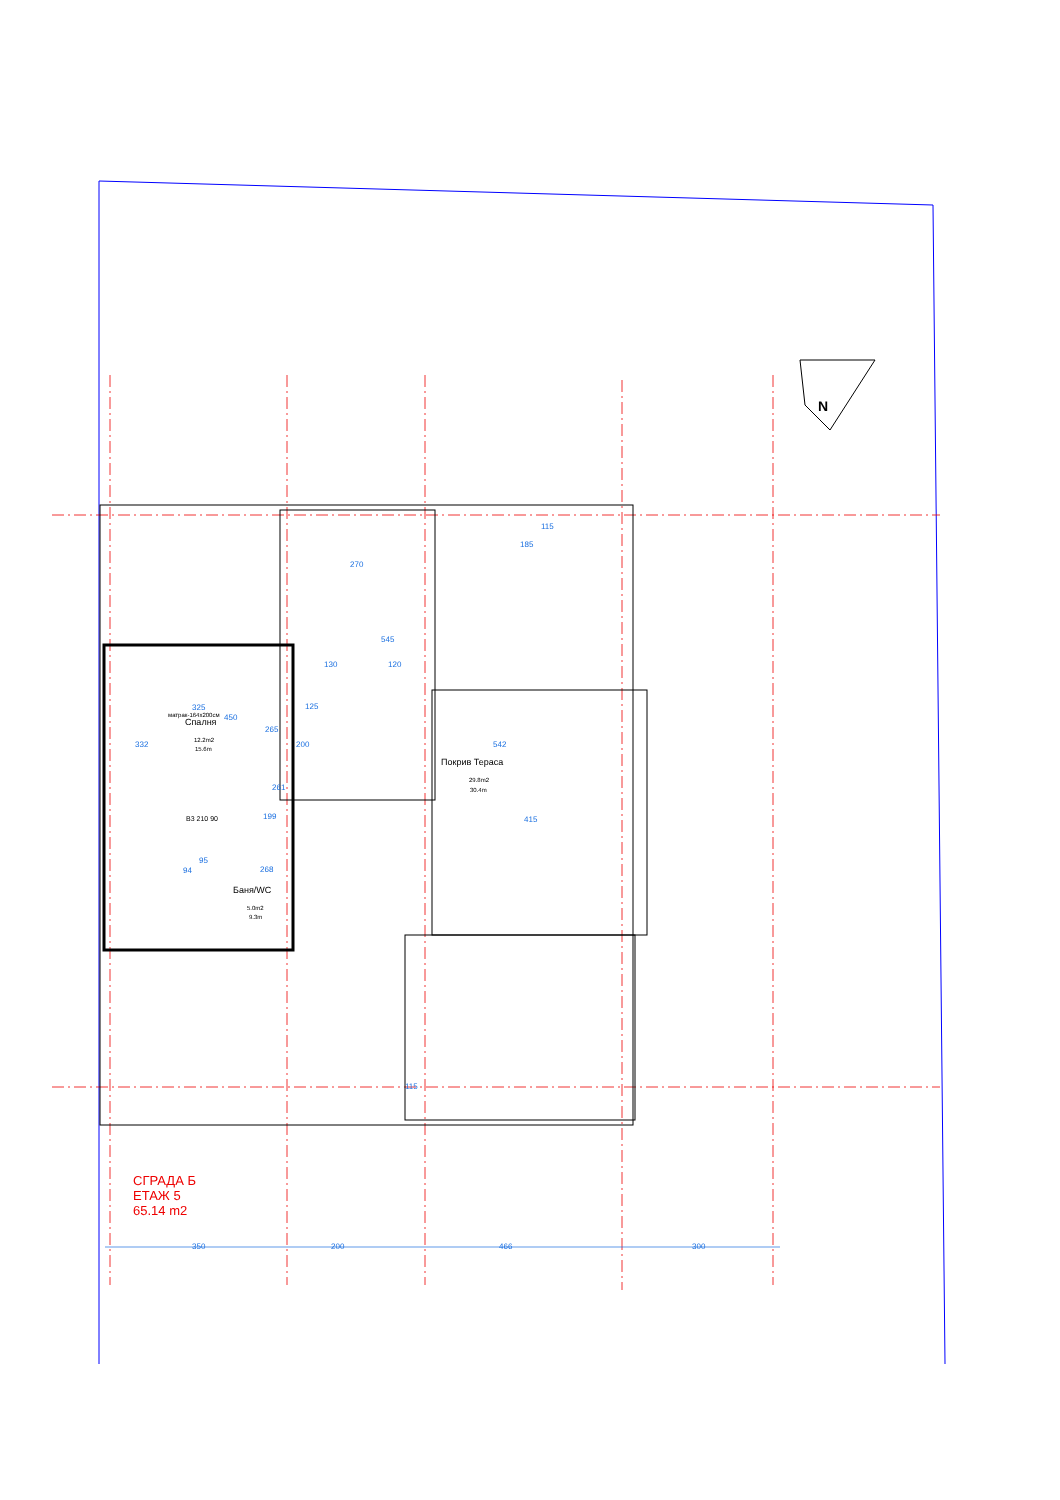Спалня
12.2m2
15.6m
матрак-164x200см
Покрив Тераса
29.8m2
30.4m
Баня/WC
5.0m2
9.3m
В3 210 90
270
545
130 120
325
450
125
542
332
265
200
261
199 415
268
95
94
185
115
115
СГРАДА Б
ЕТАЖ 5
65.14 m2
350 200 466 300
N